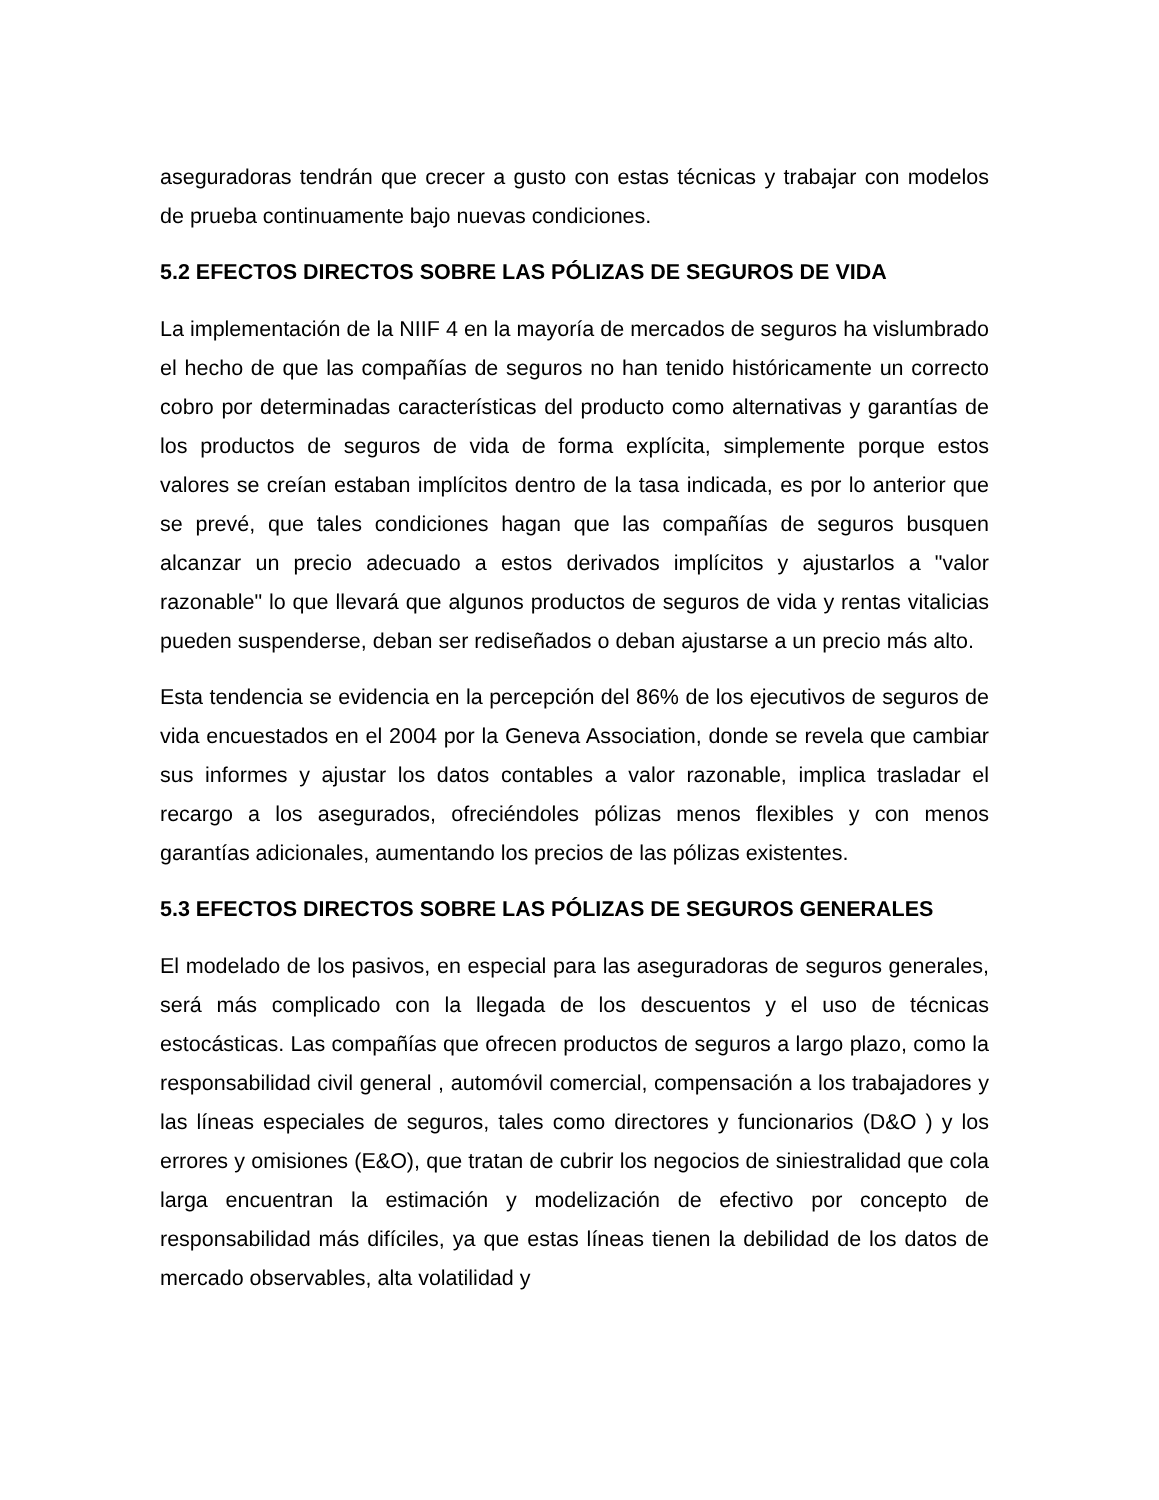aseguradoras tendrán que crecer a gusto con estas técnicas y trabajar con modelos de prueba continuamente bajo nuevas condiciones.
5.2 EFECTOS DIRECTOS SOBRE LAS PÓLIZAS DE SEGUROS DE VIDA
La implementación de la NIIF 4 en la mayoría de mercados de seguros ha vislumbrado el hecho de que las compañías de seguros no han tenido históricamente un correcto cobro por determinadas características del producto como alternativas y garantías de los productos de seguros de vida de forma explícita, simplemente porque estos valores se creían estaban implícitos dentro de la tasa indicada, es por lo anterior que se prevé, que tales condiciones hagan que las compañías de seguros busquen alcanzar un precio adecuado a estos derivados implícitos y ajustarlos a "valor razonable" lo que llevará que algunos productos de seguros de vida y rentas vitalicias pueden suspenderse, deban ser rediseñados o deban ajustarse a un precio más alto.
Esta tendencia se evidencia en la percepción del 86% de los ejecutivos de seguros de vida encuestados en el 2004 por la Geneva Association, donde se revela que cambiar sus informes y ajustar los datos contables a valor razonable, implica trasladar el recargo a los asegurados, ofreciéndoles pólizas menos flexibles y con menos garantías adicionales, aumentando los precios de las pólizas existentes.
5.3 EFECTOS DIRECTOS SOBRE LAS PÓLIZAS DE SEGUROS GENERALES
El modelado de los pasivos, en especial para las aseguradoras de seguros generales, será más complicado con la llegada de los descuentos y el uso de técnicas estocásticas. Las compañías que ofrecen productos de seguros a largo plazo, como la responsabilidad civil general , automóvil comercial, compensación a los trabajadores y las líneas especiales de seguros, tales como directores y funcionarios (D&O ) y los errores y omisiones (E&O), que tratan de cubrir los negocios de siniestralidad que cola larga encuentran la estimación y modelización de efectivo por concepto de responsabilidad más difíciles, ya que estas líneas tienen la debilidad de los datos de mercado observables, alta volatilidad y